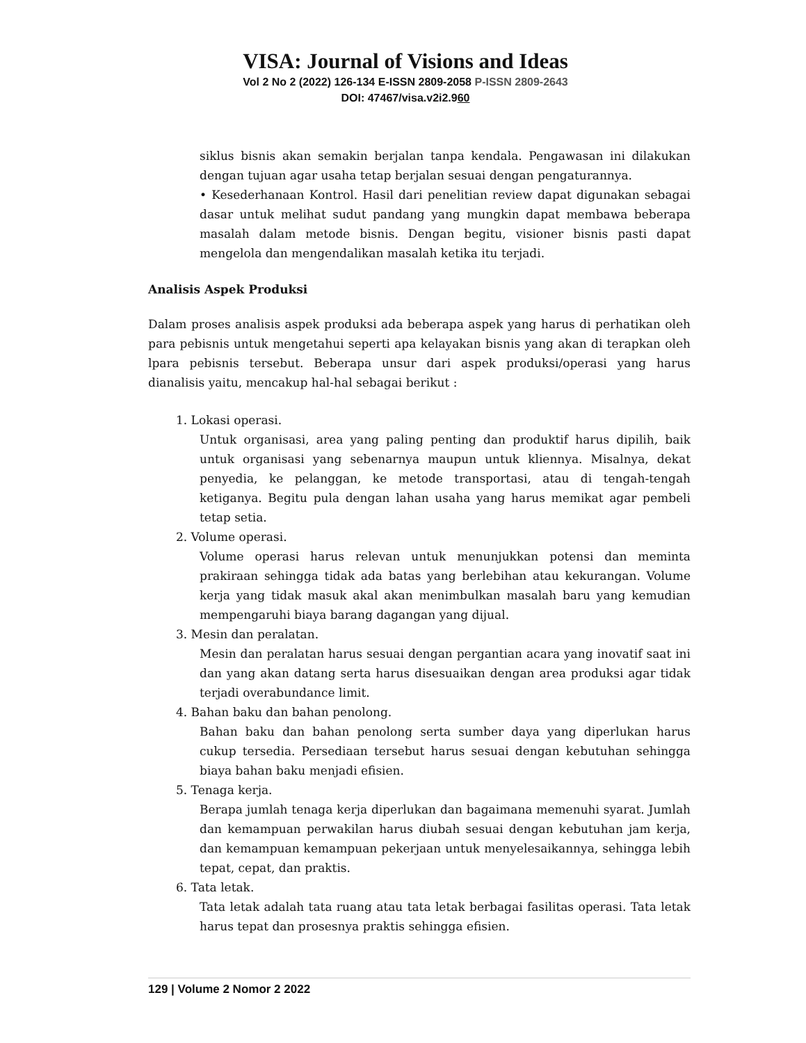VISA: Journal of Visions and Ideas
Vol 2 No 2 (2022) 126-134 E-ISSN 2809-2058 P-ISSN 2809-2643
DOI: 47467/visa.v2i2.960
siklus bisnis akan semakin berjalan tanpa kendala. Pengawasan ini dilakukan dengan tujuan agar usaha tetap berjalan sesuai dengan pengaturannya.
• Kesederhanaan Kontrol. Hasil dari penelitian review dapat digunakan sebagai dasar untuk melihat sudut pandang yang mungkin dapat membawa beberapa masalah dalam metode bisnis. Dengan begitu, visioner bisnis pasti dapat mengelola dan mengendalikan masalah ketika itu terjadi.
Analisis Aspek Produksi
Dalam proses analisis aspek produksi ada beberapa aspek yang harus di perhatikan oleh para pebisnis untuk mengetahui seperti apa kelayakan bisnis yang akan di terapkan oleh lpara pebisnis tersebut. Beberapa unsur dari aspek produksi/operasi yang harus dianalisis yaitu, mencakup hal-hal sebagai berikut :
1. Lokasi operasi.
Untuk organisasi, area yang paling penting dan produktif harus dipilih, baik untuk organisasi yang sebenarnya maupun untuk kliennya. Misalnya, dekat penyedia, ke pelanggan, ke metode transportasi, atau di tengah-tengah ketiganya. Begitu pula dengan lahan usaha yang harus memikat agar pembeli tetap setia.
2. Volume operasi.
Volume operasi harus relevan untuk menunjukkan potensi dan meminta prakiraan sehingga tidak ada batas yang berlebihan atau kekurangan. Volume kerja yang tidak masuk akal akan menimbulkan masalah baru yang kemudian mempengaruhi biaya barang dagangan yang dijual.
3. Mesin dan peralatan.
Mesin dan peralatan harus sesuai dengan pergantian acara yang inovatif saat ini dan yang akan datang serta harus disesuaikan dengan area produksi agar tidak terjadi overabundance limit.
4. Bahan baku dan bahan penolong.
Bahan baku dan bahan penolong serta sumber daya yang diperlukan harus cukup tersedia. Persediaan tersebut harus sesuai dengan kebutuhan sehingga biaya bahan baku menjadi efisien.
5. Tenaga kerja.
Berapa jumlah tenaga kerja diperlukan dan bagaimana memenuhi syarat. Jumlah dan kemampuan perwakilan harus diubah sesuai dengan kebutuhan jam kerja, dan kemampuan kemampuan pekerjaan untuk menyelesaikannya, sehingga lebih tepat, cepat, dan praktis.
6. Tata letak.
Tata letak adalah tata ruang atau tata letak berbagai fasilitas operasi. Tata letak harus tepat dan prosesnya praktis sehingga efisien.
129 | Volume 2 Nomor 2 2022